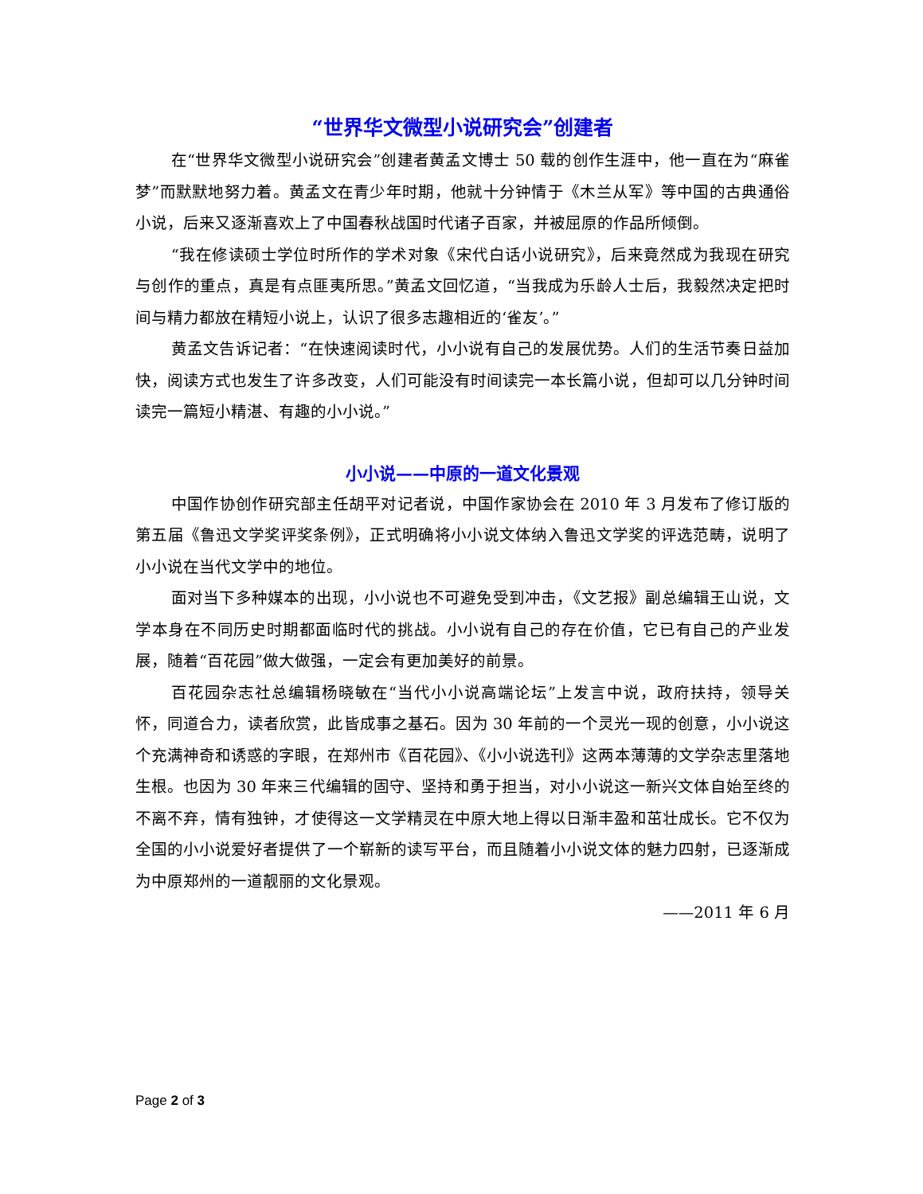“世界华文微型小说研究会”创建者
在“世界华文微型小说研究会”创建者黄孟文博士 50 载的创作生涯中，他一直在为“麻雀梦”而默默地努力着。黄孟文在青少年时期，他就十分钟情于《木兰从军》等中国的古典通俗小说，后来又逐渐喜欢上了中国春秋战国时代诸子百家，并被屈原的作品所倾倒。
“我在修读硕士学位时所作的学术对象《宋代白话小说研究》，后来竟然成为我现在研究与创作的重点，真是有点匪夷所思。”黄孟文回忆道，“当我成为乐龄人士后，我毅然决定把时间与精力都放在精短小说上，认识了很多志趣相近的‘雀友’。”
黄孟文告诉记者：“在快速阅读时代，小小说有自己的发展优势。人们的生活节奏日益加快，阅读方式也发生了许多改变，人们可能没有时间读完一本长篇小说，但却可以几分钟时间读完一篇短小精湛、有趣的小小说。”
小小说——中原的一道文化景观
中国作协创作研究部主任胡平对记者说，中国作家协会在 2010 年 3 月发布了修订版的第五届《鲁迅文学奖评奖条例》，正式明确将小小说文体纳入鲁迅文学奖的评选范畴，说明了小小说在当代文学中的地位。
面对当下多种媒本的出现，小小说也不可避免受到冲击，《文艺报》副总编辑王山说，文学本身在不同历史时期都面临时代的挑战。小小说有自己的存在价值，它已有自己的产业发展，随着“百花园”做大做强，一定会有更加美好的前景。
百花园杂志社总编辑杨晓敏在“当代小小说高端论坛”上发言中说，政府扶持，领导关怀，同道合力，读者欣赏，此皆成事之基石。因为 30 年前的一个灵光一现的创意，小小说这个充满神奇和诱惑的字眼，在郑州市《百花园》、《小小说选刊》这两本薄薄的文学杂志里落地生根。也因为 30 年来三代编辑的固守、坚持和勇于担当，对小小说这一新兴文体自始至终的不离不弃，情有独钟，才使得这一文学精灵在中原大地上得以日渐丰盈和茁壮成长。它不仅为全国的小小说爱好者提供了一个崭新的读写平台，而且随着小小说文体的魅力四射，已逐渐成为中原郑州的一道靓丽的文化景观。
——2011 年 6 月
Page 2 of 3